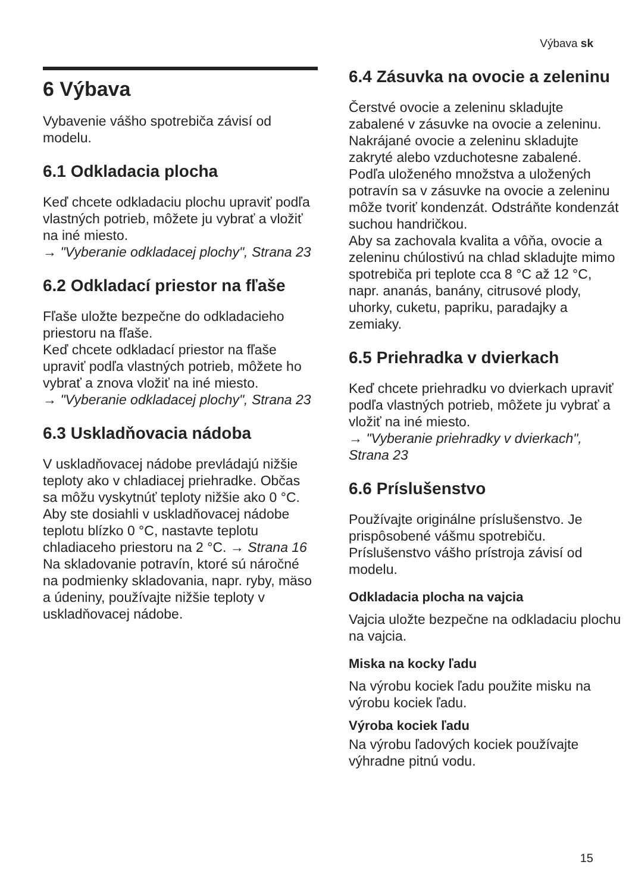Výbava sk
6 Výbava
Vybavenie vášho spotrebiča závisí od modelu.
6.1 Odkladacia plocha
Keď chcete odkladaciu plochu upraviť podľa vlastných potrieb, môžete ju vybrať a vložiť na iné miesto.
→ "Vyberanie odkladacej plochy", Strana 23
6.2 Odkladací priestor na fľaše
Fľaše uložte bezpečne do odkladacieho priestoru na fľaše.
Keď chcete odkladací priestor na fľaše upraviť podľa vlastných potrieb, môžete ho vybrať a znova vložiť na iné miesto.
→ "Vyberanie odkladacej plochy", Strana 23
6.3 Uskladňovacia nádoba
V uskladňovacej nádobe prevládajú nižšie teploty ako v chladiacej priehradke. Občas sa môžu vyskytnúť teploty nižšie ako 0 °C.
Aby ste dosiahli v uskladňovacej nádobe teplotu blízko 0 °C, nastavte teplotu chladiaceho priestoru na 2 °C. → Strana 16
Na skladovanie potravín, ktoré sú náročné na podmienky skladovania, napr. ryby, mäso a údeniny, používajte nižšie teploty v uskladňovacej nádobe.
6.4 Zásuvka na ovocie a zeleninu
Čerstvé ovocie a zeleninu skladujte zabalené v zásuvke na ovocie a zeleninu.
Nakrájané ovocie a zeleninu skladujte zakryté alebo vzduchotesne zabalené.
Podľa uloženého množstva a uložených potravín sa v zásuvke na ovocie a zeleninu môže tvoriť kondenzát. Odstráňte kondenzát suchou handričkou.
Aby sa zachovala kvalita a vôňa, ovocie a zeleninu chúlostivú na chlad skladujte mimo spotrebiča pri teplote cca 8 °C až 12 °C, napr. ananás, banány, citrusové plody, uhorky, cuketu, papriku, paradajky a zemiaky.
6.5 Priehradka v dvierkach
Keď chcete priehradku vo dvierkach upraviť podľa vlastných potrieb, môžete ju vybrať a vložiť na iné miesto.
→ "Vyberanie priehradky v dvierkach", Strana 23
6.6 Príslušenstvo
Používajte originálne príslušenstvo. Je prispôsobené vášmu spotrebiču. Príslušenstvo vášho prístroja závisí od modelu.
Odkladacia plocha na vajcia
Vajcia uložte bezpečne na odkladaciu plochu na vajcia.
Miska na kocky ľadu
Na výrobu kociek ľadu použite misku na výrobu kociek ľadu.
Výroba kociek ľadu
Na výrobu ľadových kociek používajte výhradne pitnú vodu.
15